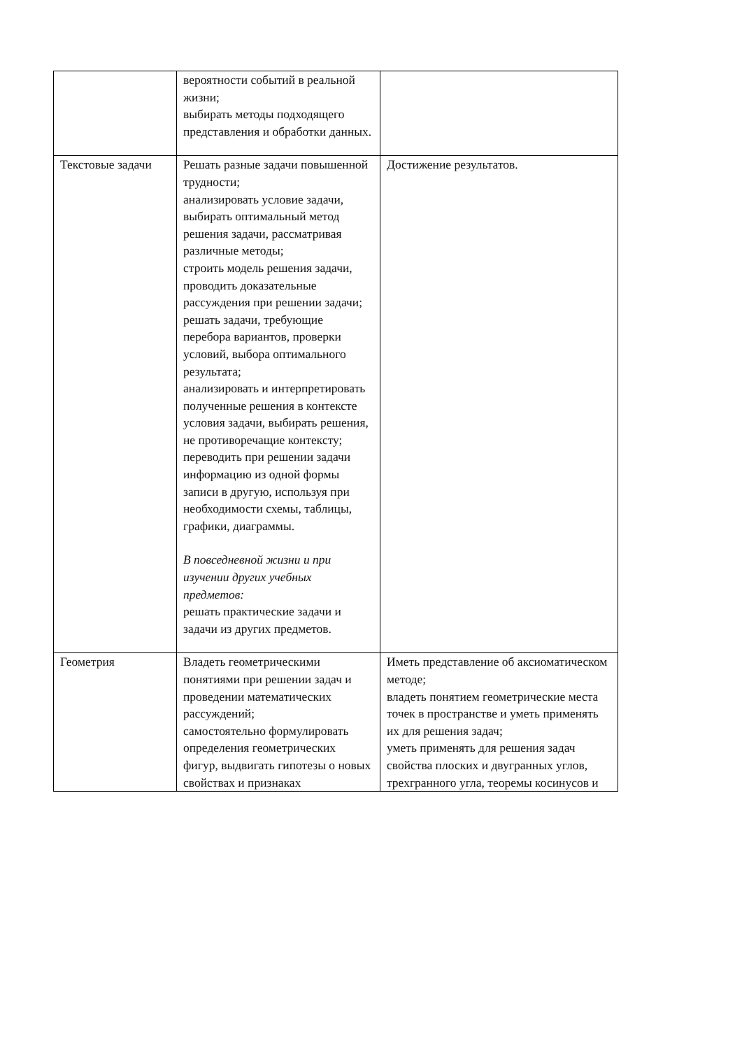| | вероятности событий в реальной жизни; выбирать методы подходящего представления и обработки данных. | |
| Текстовые задачи | Решать разные задачи повышенной трудности; анализировать условие задачи, выбирать оптимальный метод решения задачи, рассматривая различные методы; строить модель решения задачи, проводить доказательные рассуждения при решении задачи; решать задачи, требующие перебора вариантов, проверки условий, выбора оптимального результата; анализировать и интерпретировать полученные решения в контексте условия задачи, выбирать решения, не противоречащие контексту; переводить при решении задачи информацию из одной формы записи в другую, используя при необходимости схемы, таблицы, графики, диаграммы. В повседневной жизни и при изучении других учебных предметов: решать практические задачи и задачи из других предметов. | Достижение результатов. |
| Геометрия | Владеть геометрическими понятиями при решении задач и проведении математических рассуждений; самостоятельно формулировать определения геометрических фигур, выдвигать гипотезы о новых свойствах и признаках | Иметь представление об аксиоматическом методе; владеть понятием геометрические места точек в пространстве и уметь применять их для решения задач; уметь применять для решения задач свойства плоских и двугранных углов, трехгранного угла, теоремы косинусов и |